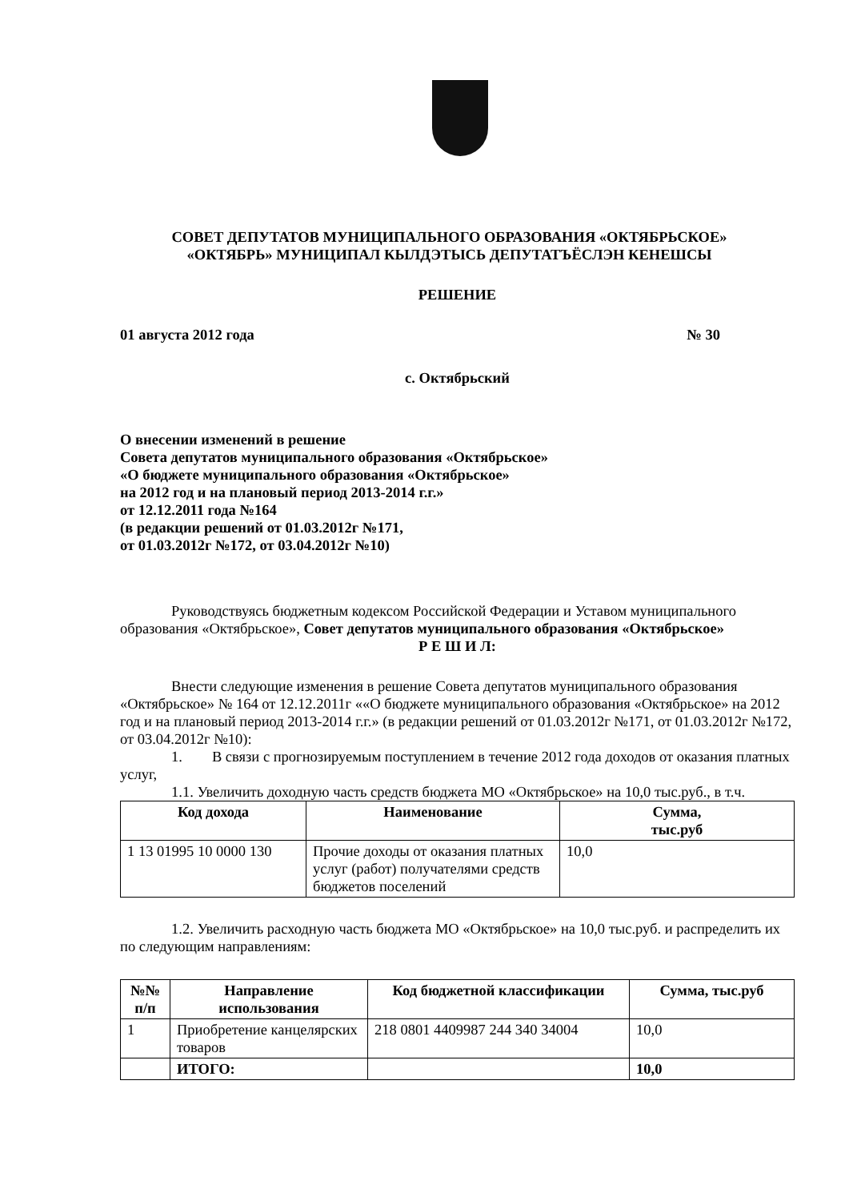СОВЕТ ДЕПУТАТОВ МУНИЦИПАЛЬНОГО ОБРАЗОВАНИЯ «ОКТЯБРЬСКОЕ»
«ОКТЯБРЬ» МУНИЦИПАЛ КЫЛДЭТЫСЬ ДЕПУТАТЪЁСЛЭН КЕНЕШСЫ
РЕШЕНИЕ
01 августа 2012 года № 30
с. Октябрьский
О внесении изменений в решение
Совета депутатов муниципального образования «Октябрьское»
«О бюджете муниципального образования «Октябрьское»
на 2012 год и на плановый период 2013-2014 г.г.»
от 12.12.2011 года №164
(в редакции решений от 01.03.2012г №171,
от 01.03.2012г №172, от 03.04.2012г №10)
Руководствуясь бюджетным кодексом Российской Федерации и Уставом муниципального образования «Октябрьское», Совет депутатов муниципального образования «Октябрьское»
Р Е Ш И Л:
Внести следующие изменения в решение Совета депутатов муниципального образования «Октябрьское» № 164 от 12.12.2011г ««О бюджете муниципального образования «Октябрьское» на 2012 год и на плановый период 2013-2014 г.г.» (в редакции решений от 01.03.2012г №171, от 01.03.2012г №172, от 03.04.2012г №10):
1. В связи с прогнозируемым поступлением в течение 2012 года доходов от оказания платных услуг,
1.1. Увеличить доходную часть средств бюджета МО «Октябрьское» на 10,0 тыс.руб., в т.ч.
| Код дохода | Наименование | Сумма, тыс.руб |
| --- | --- | --- |
| 1 13 01995 10 0000 130 | Прочие доходы от оказания платных услуг (работ) получателями средств бюджетов поселений | 10,0 |
1.2. Увеличить расходную часть бюджета МО «Октябрьское» на 10,0 тыс.руб. и распределить их по следующим направлениям:
| №№ п/п | Направление использования | Код бюджетной классификации | Сумма, тыс.руб |
| --- | --- | --- | --- |
| 1 | Приобретение канцелярских товаров | 218 0801 4409987 244 340 34004 | 10,0 |
| | ИТОГО: | | 10,0 |